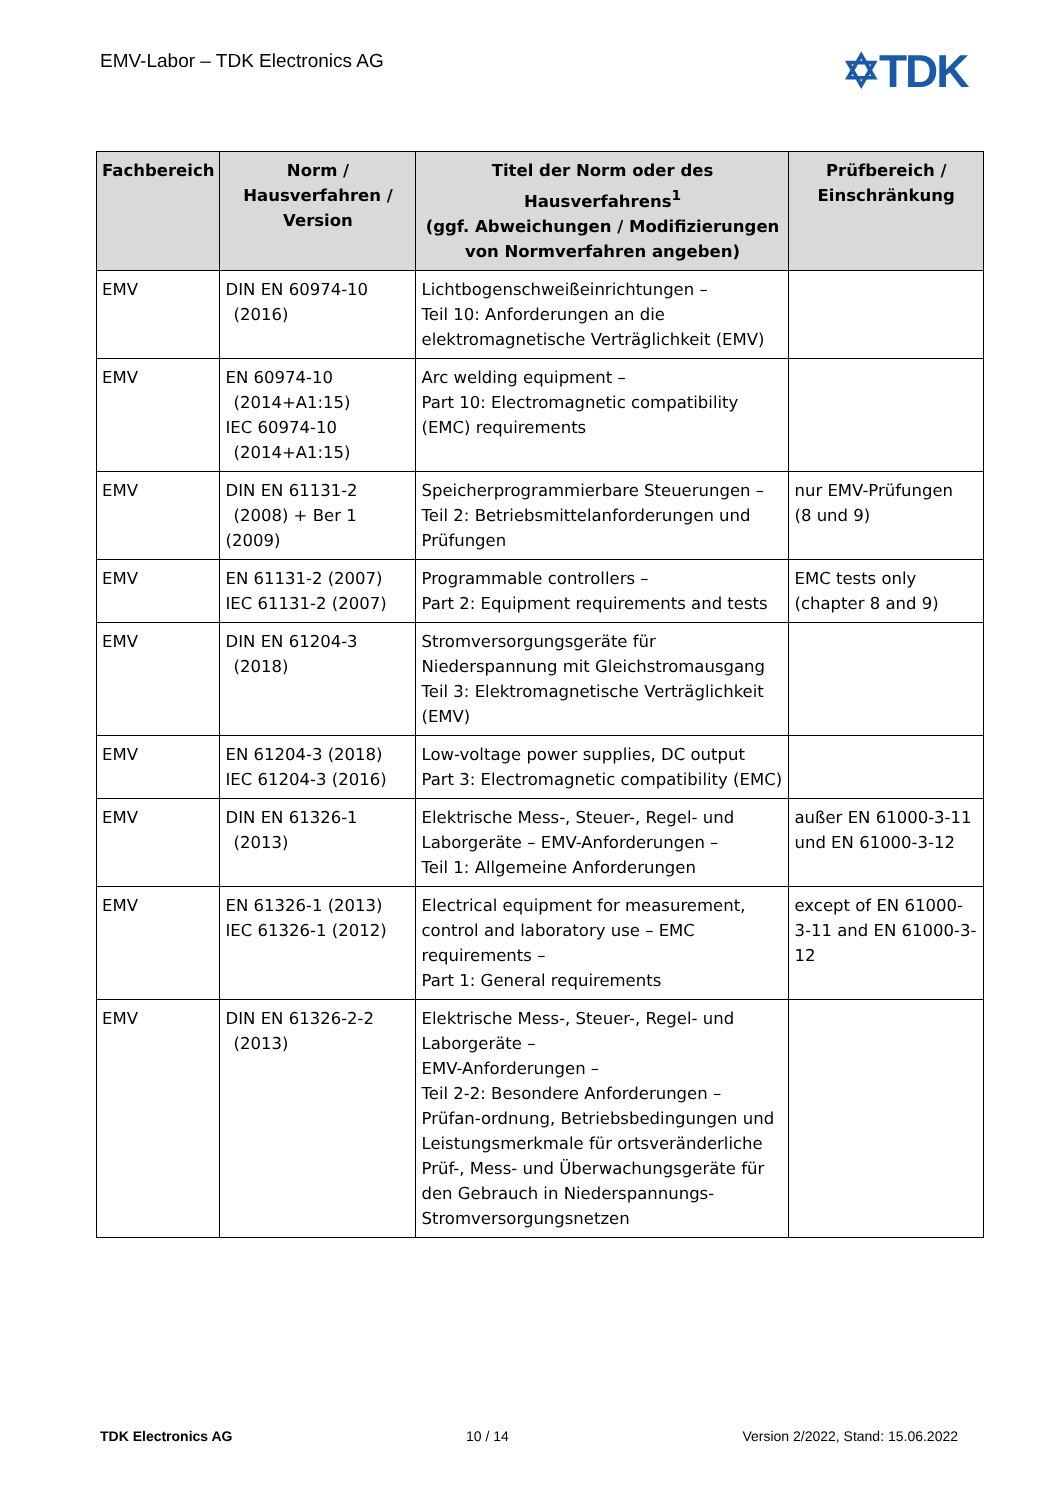EMV-Labor – TDK Electronics AG ✡TDK
| Fachbereich | Norm / Hausverfahren / Version | Titel der Norm oder des Hausverfahrens<sup>1</sup> (ggf. Abweichungen / Modifizierungen von Normverfahren angeben) | Prüfbereich / Einschränkung |
| --- | --- | --- | --- |
| EMV | DIN EN 60974-10 (2016) | Lichtbogenschweißeinrichtungen – Teil 10: Anforderungen an die elektromagnetische Verträglichkeit (EMV) | |
| EMV | EN 60974-10 (2014+A1:15) IEC 60974-10 (2014+A1:15) | Arc welding equipment – Part 10: Electromagnetic compatibility (EMC) requirements | |
| EMV | DIN EN 61131-2 (2008) + Ber 1 (2009) | Speicherprogrammierbare Steuerungen – Teil 2: Betriebsmittelanforderungen und Prüfungen | nur EMV-Prüfungen (8 und 9) |
| EMV | EN 61131-2 (2007) IEC 61131-2 (2007) | Programmable controllers – Part 2: Equipment requirements and tests | EMC tests only (chapter 8 and 9) |
| EMV | DIN EN 61204-3 (2018) | Stromversorgungsgeräte für Niederspannung mit Gleichstromausgang Teil 3: Elektromagnetische Verträglichkeit (EMV) | |
| EMV | EN 61204-3 (2018) IEC 61204-3 (2016) | Low-voltage power supplies, DC output Part 3: Electromagnetic compatibility (EMC) | |
| EMV | DIN EN 61326-1 (2013) | Elektrische Mess-, Steuer-, Regel- und Laborgeräte – EMV-Anforderungen – Teil 1: Allgemeine Anforderungen | außer EN 61000-3-11 und EN 61000-3-12 |
| EMV | EN 61326-1 (2013) IEC 61326-1 (2012) | Electrical equipment for measurement, control and laboratory use – EMC requirements – Part 1: General requirements | except of EN 61000-3-11 and EN 61000-3-12 |
| EMV | DIN EN 61326-2-2 (2013) | Elektrische Mess-, Steuer-, Regel- und Laborgeräte – EMV-Anforderungen – Teil 2-2: Besondere Anforderungen – Prüfan-ordnung, Betriebsbedingungen und Leistungsmerkmale für ortsveränderliche Prüf-, Mess- und Überwachungsgeräte für den Gebrauch in Niederspannungs-Stromversorgungsnetzen | |
TDK Electronics AG 10 / 14 Version 2/2022, Stand: 15.06.2022